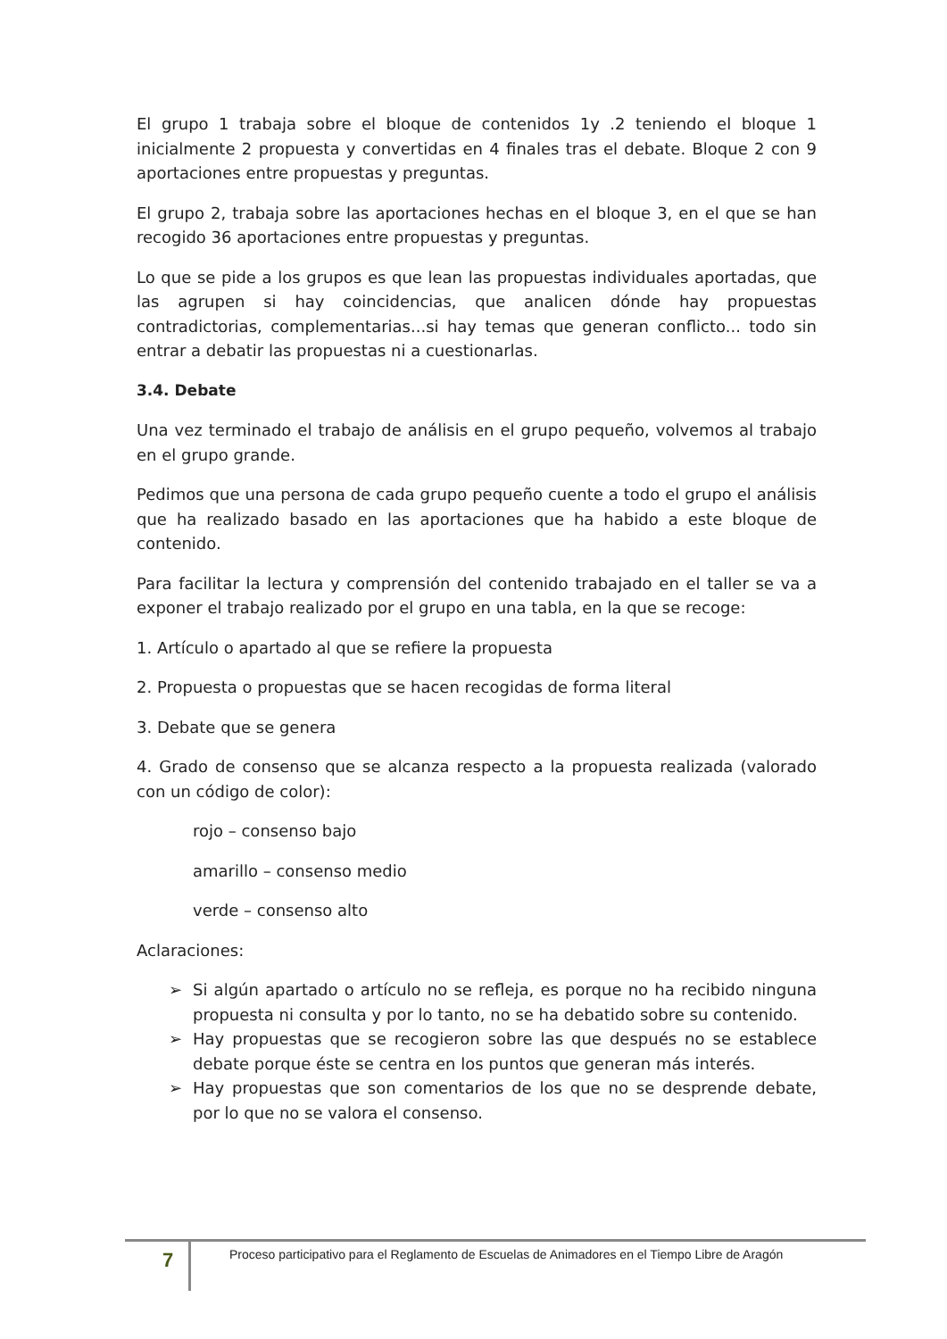El grupo 1 trabaja sobre el bloque de contenidos 1y .2 teniendo el bloque 1 inicialmente 2 propuesta y convertidas en 4 finales tras el debate. Bloque 2 con 9 aportaciones entre propuestas y preguntas.
El grupo 2, trabaja sobre las aportaciones hechas en el bloque 3, en el que se han recogido 36 aportaciones entre propuestas y preguntas.
Lo que se pide a los grupos es que lean las propuestas individuales aportadas, que las agrupen si hay coincidencias, que analicen dónde hay propuestas contradictorias, complementarias...si hay temas que generan conflicto... todo sin entrar a debatir las propuestas ni a cuestionarlas.
3.4. Debate
Una vez terminado el trabajo de análisis en el grupo pequeño, volvemos al trabajo en el grupo grande.
Pedimos que una persona de cada grupo pequeño cuente a todo el grupo el análisis que ha realizado basado en las aportaciones que ha habido a este bloque de contenido.
Para facilitar la lectura y comprensión del contenido trabajado en el taller se va a exponer el trabajo realizado por el grupo en una tabla, en la que se recoge:
1. Artículo o apartado al que se refiere la propuesta
2. Propuesta o propuestas que se hacen recogidas de forma literal
3. Debate que se genera
4. Grado de consenso que se alcanza respecto a la propuesta realizada (valorado con un código de color):
rojo – consenso bajo
amarillo – consenso medio
verde – consenso alto
Aclaraciones:
➢ Si algún apartado o artículo no se refleja, es porque no ha recibido ninguna propuesta ni consulta y por lo tanto, no se ha debatido sobre su contenido.
➢ Hay propuestas que se recogieron sobre las que después no se establece debate porque éste se centra en los puntos que generan más interés.
➢ Hay propuestas que son comentarios de los que no se desprende debate, por lo que no se valora el consenso.
7
Proceso participativo para el Reglamento de Escuelas de Animadores en el Tiempo Libre de Aragón